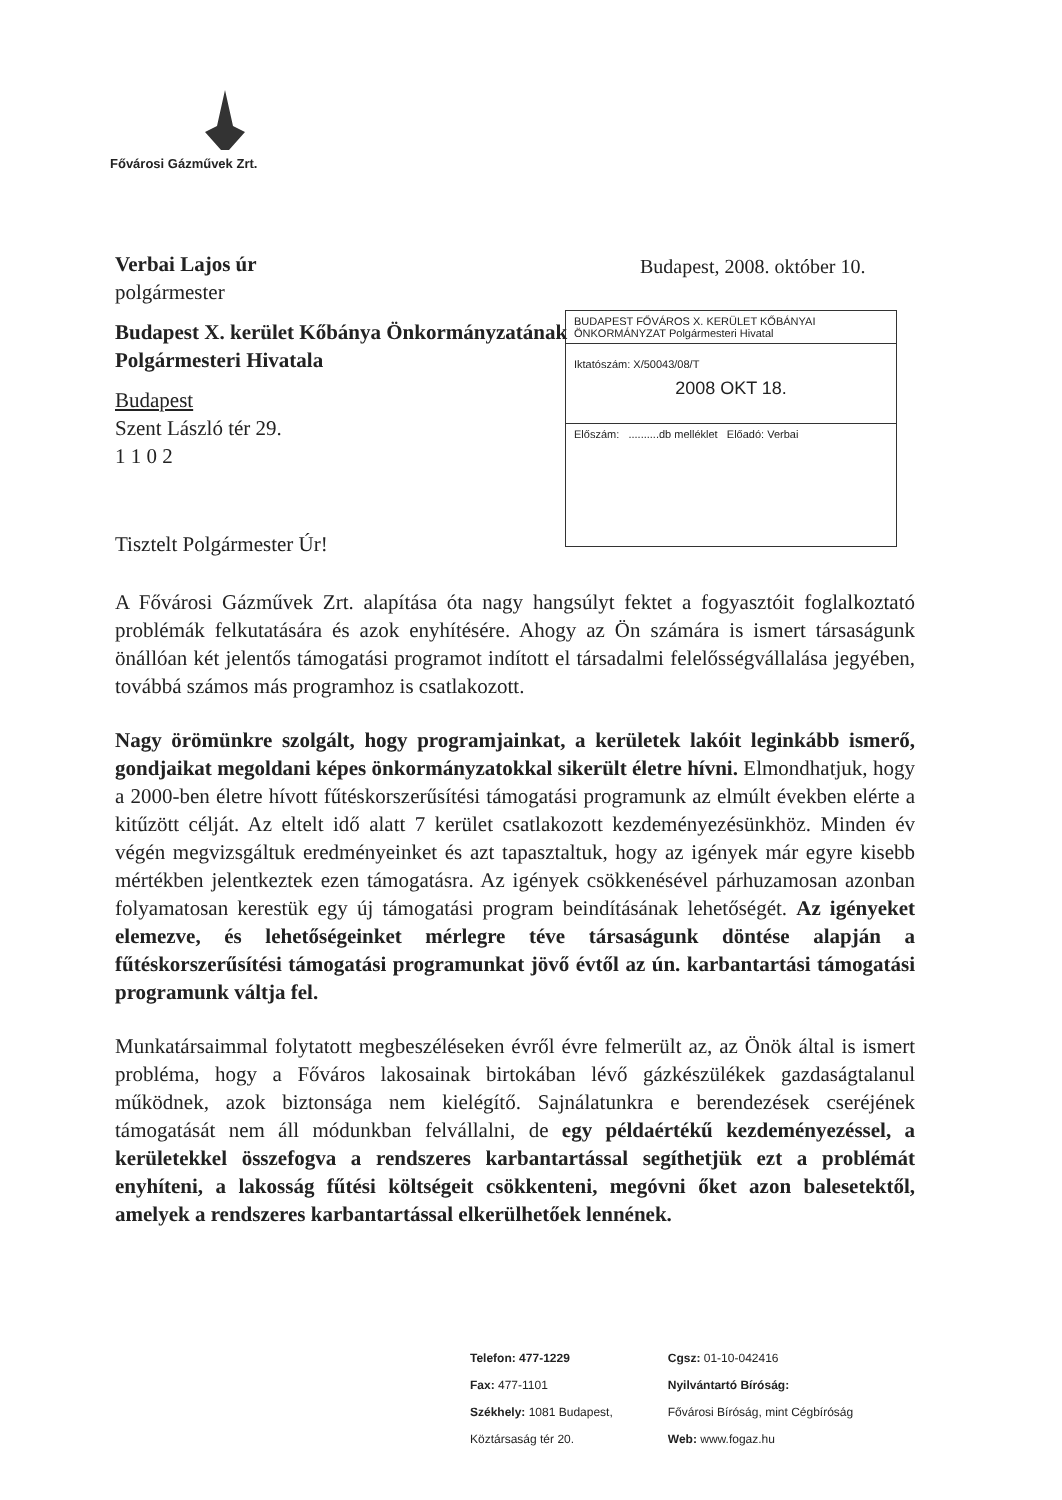Fővárosi Gázművek Zrt.
Budapest, 2008. október 10.
BUDAPEST FŐVÁROS X. KERÜLET KŐBÁNYAI ÖNKORMÁNYZAT Polgármesteri Hivatal
Iktatószám: X/50043/08/T
2008 OKT 18.
Előszám: ..........db melléklet Előadó: Verbai
Verbai Lajos úr
polgármester
Budapest X. kerület Kőbánya Önkormányzatának
Polgármesteri Hivatala
Budapest
Szent László tér 29.
1 1 0 2
Tisztelt Polgármester Úr!
A Fővárosi Gázművek Zrt. alapítása óta nagy hangsúlyt fektet a fogyasztóit foglalkoztató problémák felkutatására és azok enyhítésére. Ahogy az Ön számára is ismert társaságunk önállóan két jelentős támogatási programot indított el társadalmi felelősségvállalása jegyében, továbbá számos más programhoz is csatlakozott.
Nagy örömünkre szolgált, hogy programjainkat, a kerületek lakóit leginkább ismerő, gondjaikat megoldani képes önkormányzatokkal sikerült életre hívni. Elmondhatjuk, hogy a 2000-ben életre hívott fűtéskorszerűsítési támogatási programunk az elmúlt években elérte a kitűzött célját. Az eltelt idő alatt 7 kerület csatlakozott kezdeményezésünkhöz. Minden év végén megvizsgáltuk eredményeinket és azt tapasztaltuk, hogy az igények már egyre kisebb mértékben jelentkeztek ezen támogatásra. Az igények csökkenésével párhuzamosan azonban folyamatosan kerestük egy új támogatási program beindításának lehetőségét. Az igényeket elemezve, és lehetőségeinket mérlegre téve társaságunk döntése alapján a fűtéskorszerűsítési támogatási programunkat jövő évtől az ún. karbantartási támogatási programunk váltja fel.
Munkatársaimmal folytatott megbeszéléseken évről évre felmerült az, az Önök által is ismert probléma, hogy a Főváros lakosainak birtokában lévő gázkészülékek gazdaságtalanul működnek, azok biztonsága nem kielégítő. Sajnálatunkra e berendezések cseréjének támogatását nem áll módunkban felvállalni, de egy példaértékű kezdeményezéssel, a kerületekkel összefogva a rendszeres karbantartással segíthetjük ezt a problémát enyhíteni, a lakosság fűtési költségeit csökkenteni, megóvni őket azon balesetektől, amelyek a rendszeres karbantartással elkerülhetőek lennének.
Telefon: 477-1229
Fax: 477-1101
Székhely: 1081 Budapest,
Köztársaság tér 20.
Cgsz: 01-10-042416
Nyilvántartó Bíróság:
Fővárosi Bíróság, mint Cégbíróság
Web: www.fogaz.hu